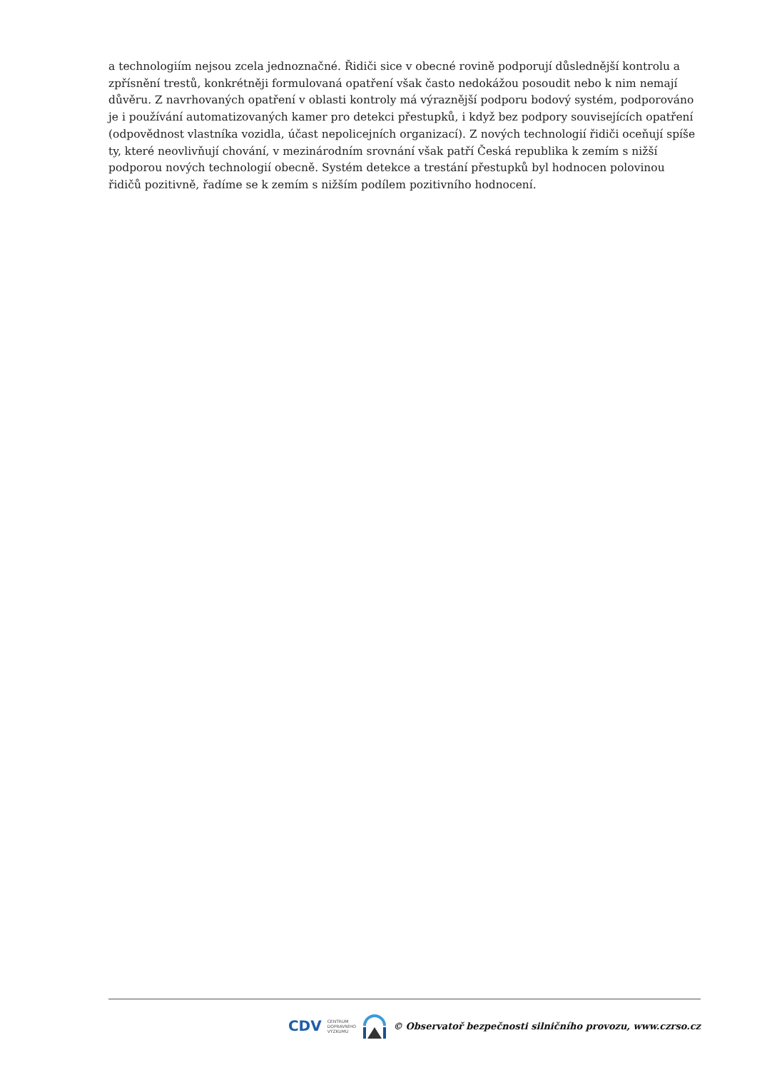a technologiím nejsou zcela jednoznačné. Řidiči sice v obecné rovině podporují důslednější kontrolu a zpřísnění trestů, konkrétněji formulovaná opatření však často nedokážou posoudit nebo k nim nemají důvěru. Z navrhovaných opatření v oblasti kontroly má výraznější podporu bodový systém, podporováno je i používání automatizovaných kamer pro detekci přestupků, i když bez podpory souvisejících opatření (odpovědnost vlastníka vozidla, účast nepolicejních organizací). Z nových technologií řidiči oceňují spíše ty, které neovlivňují chování, v mezinárodním srovnání však patří Česká republika k zemím s nižší podporou nových technologií obecně. Systém detekce a trestání přestupků byl hodnocen polovinou řidičů pozitivně, řadíme se k zemím s nižším podílem pozitivního hodnocení.
CDV CENTRUM
DOPRAVNÍHO
VÝZKUMU © Observatoř bezpečnosti silničního provozu, www.czrso.cz